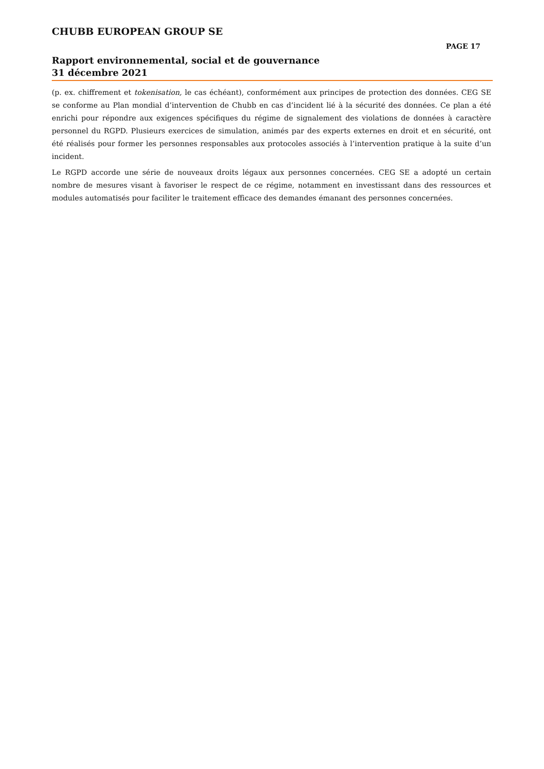CHUBB EUROPEAN GROUP SE
PAGE 17
Rapport environnemental, social et de gouvernance
31 décembre 2021
(p. ex. chiffrement et tokenisation, le cas échéant), conformément aux principes de protection des données. CEG SE se conforme au Plan mondial d’intervention de Chubb en cas d’incident lié à la sécurité des données. Ce plan a été enrichi pour répondre aux exigences spécifiques du régime de signalement des violations de données à caractère personnel du RGPD. Plusieurs exercices de simulation, animés par des experts externes en droit et en sécurité, ont été réalisés pour former les personnes responsables aux protocoles associés à l’intervention pratique à la suite d’un incident.
Le RGPD accorde une série de nouveaux droits légaux aux personnes concernées. CEG SE a adopté un certain nombre de mesures visant à favoriser le respect de ce régime, notamment en investissant dans des ressources et modules automatisés pour faciliter le traitement efficace des demandes émanant des personnes concernées.